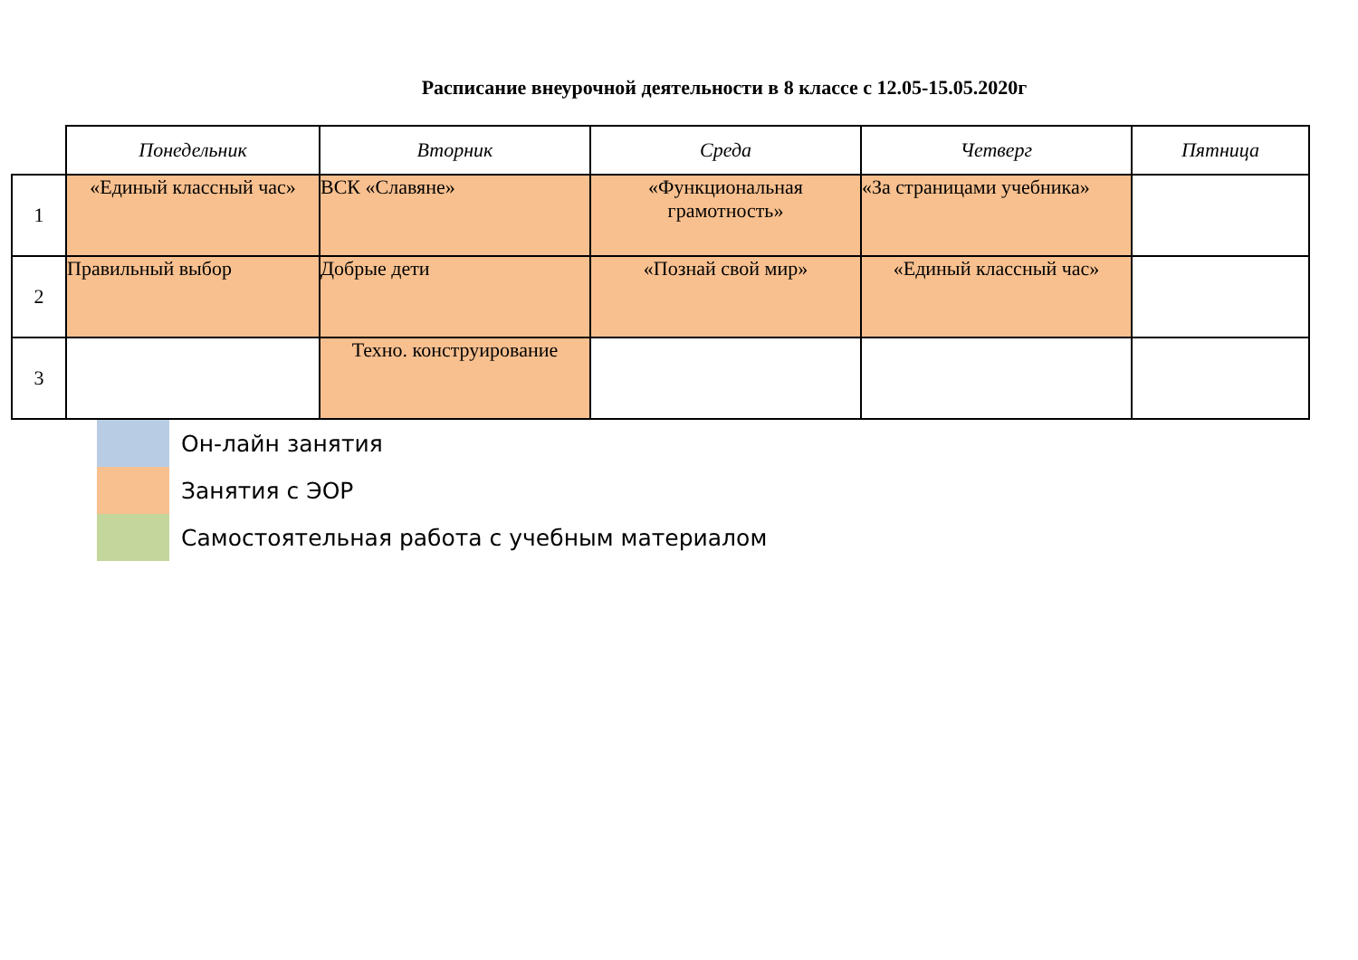Расписание внеурочной деятельности в 8 классе с 12.05-15.05.2020г
| | Понедельник | Вторник | Среда | Четверг | Пятница |
| 1 | «Единый классный час» | ВСК «Славяне» | «Функциональная грамотность» | «За страницами учебника» | |
| 2 | Правильный выбор | Добрые дети | «Познай свой мир» | «Единый классный час» | |
| 3 | | Техно. конструирование | | | |
Он-лайн занятия
Занятия с ЭОР
Самостоятельная работа с учебным материалом